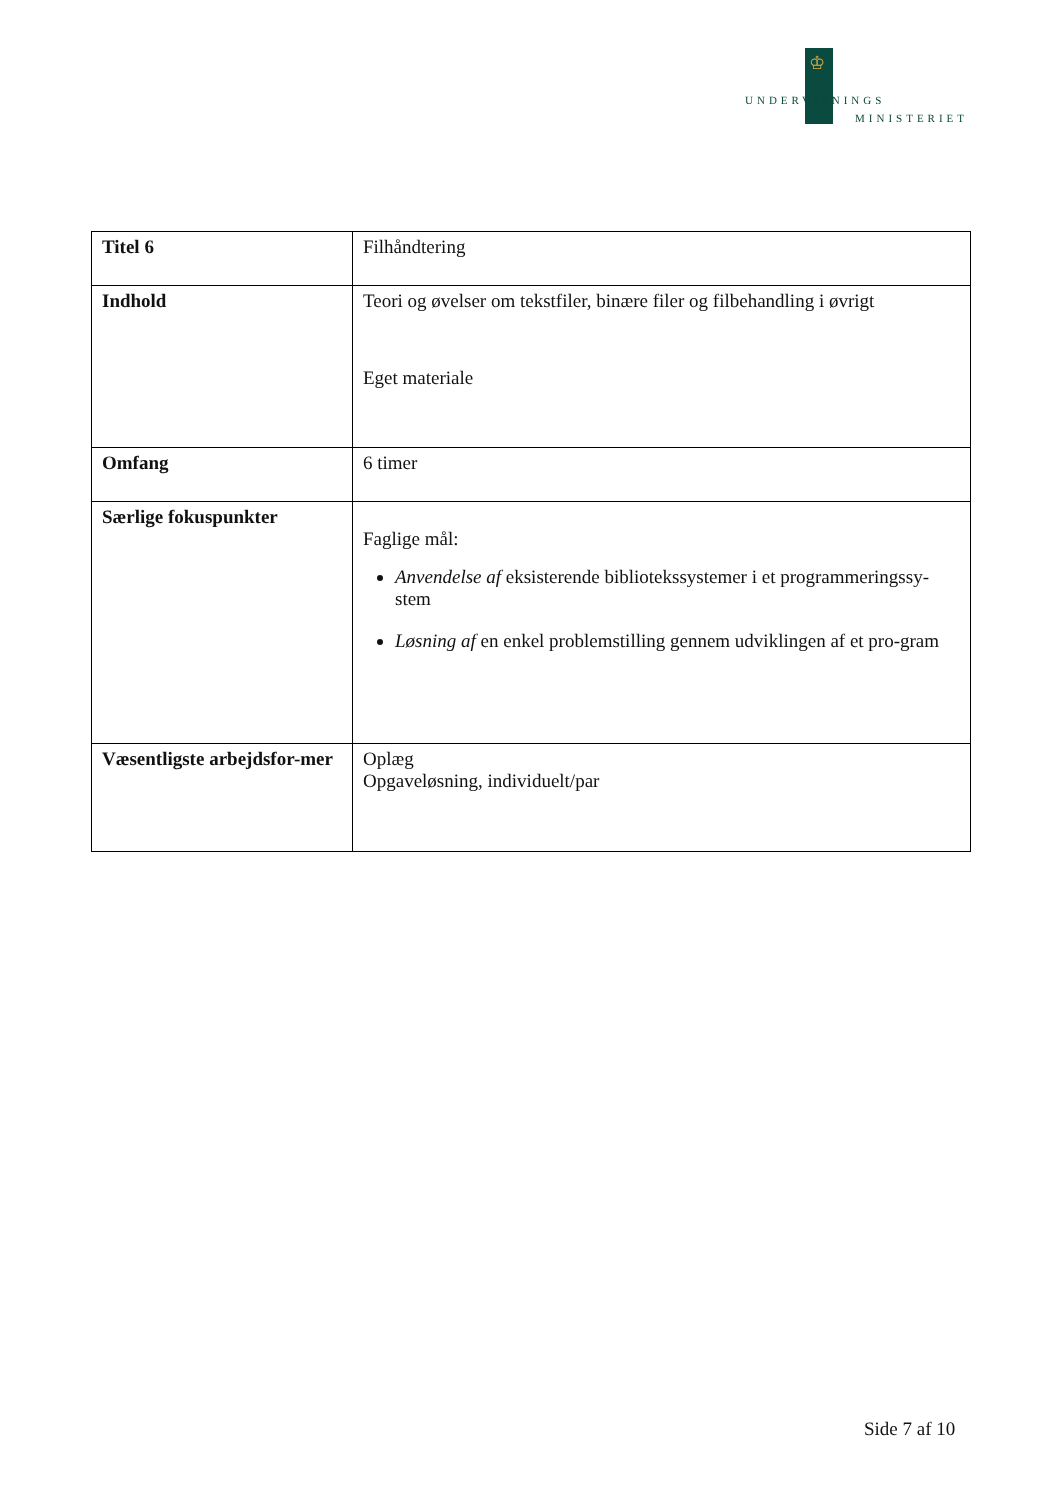♔
UNDERVISNINGS
MINISTERIET
| Titel 6 | Filhåndtering |
| Indhold | Teori og øvelser om tekstfiler, binære filer og filbehandling i øvrigt Eget materiale |
| Omfang | 6 timer |
| Særlige fokuspunkter | Faglige mål: Anvendelse af eksisterende bibliotekssystemer i et programmeringssy-stem Løsning af en enkel problemstilling gennem udviklingen af et pro-gram |
| Væsentligste arbejdsfor-mer | Oplæg Opgaveløsning, individuelt/par |
Side 7 af 10